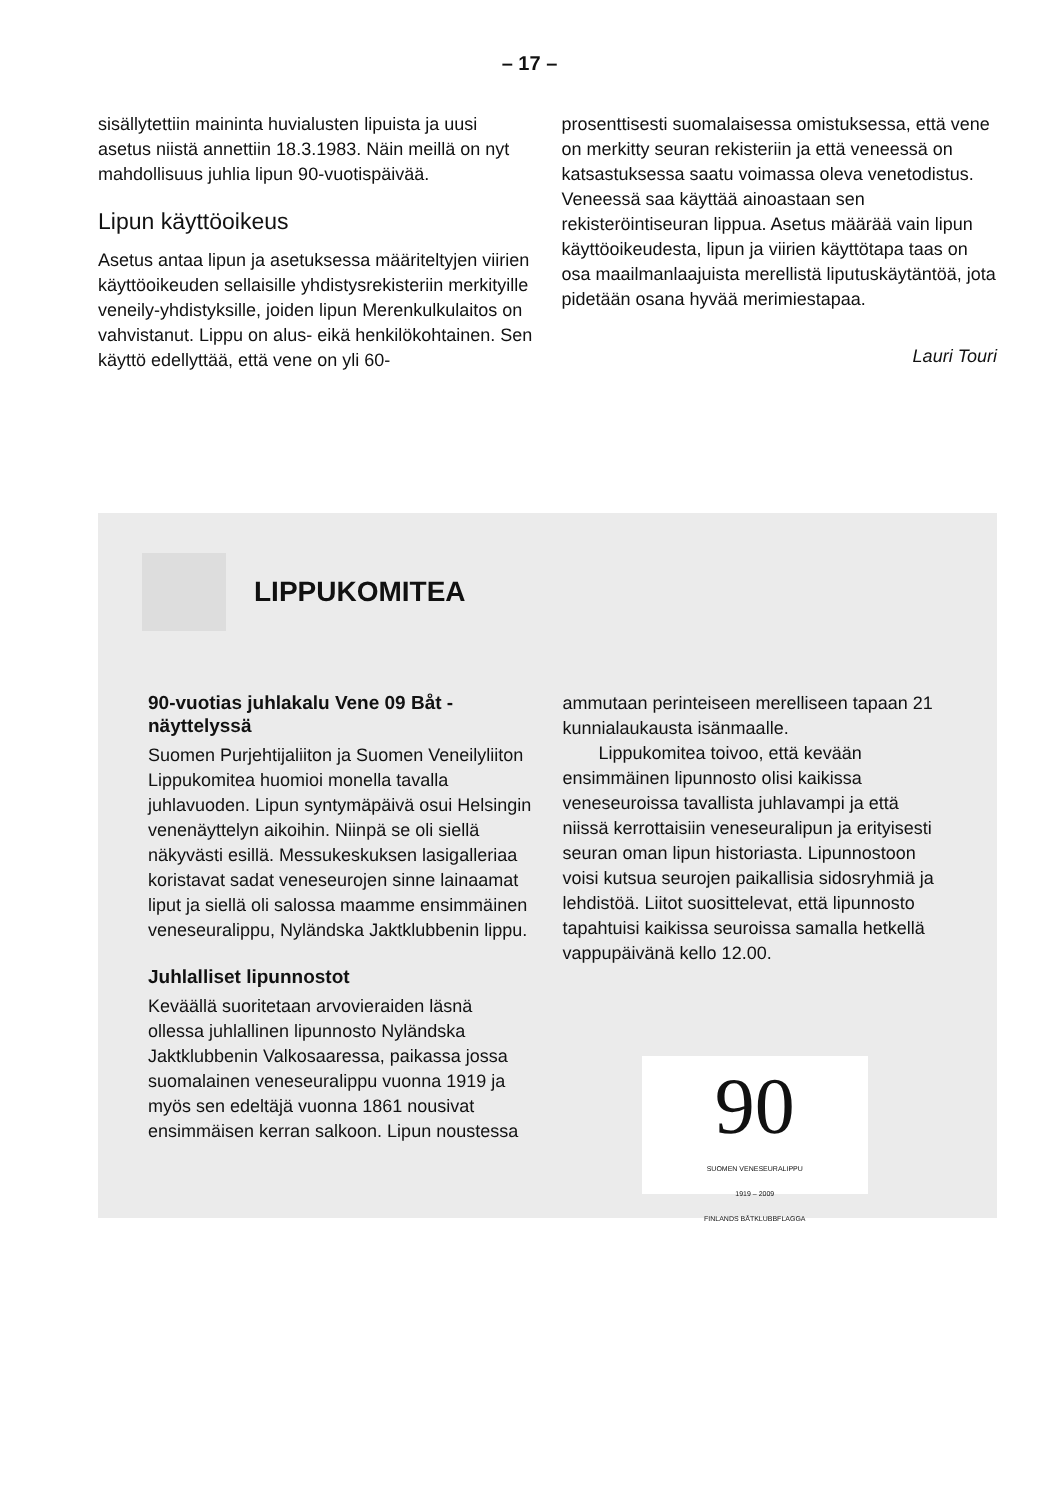– 17 –
sisällytettiin maininta huvialusten lipuista ja uusi asetus niistä annettiin 18.3.1983. Näin meillä on nyt mahdollisuus juhlia lipun 90-vuotispäivää.
Lipun käyttöoikeus
Asetus antaa lipun ja asetuksessa määriteltyjen viirien käyttöoikeuden sellaisille yhdistysrekisteriin merkityille veneily-yhdistyksille, joiden lipun Merenkulkulaitos on vahvistanut. Lippu on alus- eikä henkilökohtainen. Sen käyttö edellyttää, että vene on yli 60-
prosenttisesti suomalaisessa omistuksessa, että vene on merkitty seuran rekisteriin ja että veneessä on katsastuksessa saatu voimassa oleva venetodistus. Veneessä saa käyttää ainoastaan sen rekisteröintiseuran lippua. Asetus määrää vain lipun käyttöoikeudesta, lipun ja viirien käyttötapa taas on osa maailmanlaajuista merellistä liputuskäytäntöä, jota pidetään osana hyvää merimiestapaa.
Lauri Touri
LIPPUKOMITEA
90-vuotias juhlakalu Vene 09 Båt -näyttelyssä
Suomen Purjehtijaliiton ja Suomen Veneilyliiton Lippukomitea huomioi monella tavalla juhlavuoden. Lipun syntymäpäivä osui Helsingin venenäyttelyn aikoihin. Niinpä se oli siellä näkyvästi esillä. Messukeskuksen lasigalleriaa koristavat sadat veneseurojen sinne lainaamat liput ja siellä oli salossa maamme ensimmäinen veneseuralippu, Nyländska Jaktklubbenin lippu.
Juhlalliset lipunnostot
Keväällä suoritetaan arvovieraiden läsnä ollessa juhlallinen lipunnosto Nyländska Jaktklubbenin Valkosaaressa, paikassa jossa suomalainen veneseuralippu vuonna 1919 ja myös sen edeltäjä vuonna 1861 nousivat ensimmäisen kerran salkoon. Lipun noustessa
ammutaan perinteiseen merelliseen tapaan 21 kunnialaukausta isänmaalle.
Lippukomitea toivoo, että kevään ensimmäinen lipunnosto olisi kaikissa veneseuroissa tavallista juhlavampi ja että niissä kerrottaisiin veneseuralipun ja erityisesti seuran oman lipun historiasta. Lipunnostoon voisi kutsua seurojen paikallisia sidosryhmiä ja lehdistöä. Liitot suosittelevat, että lipunnosto tapahtuisi kaikissa seuroissa samalla hetkellä vappupäivänä kello 12.00.
90
SUOMEN VENESEURALIPPU
1919 – 2009
FINLANDS BÅTKLUBBFLAGGA